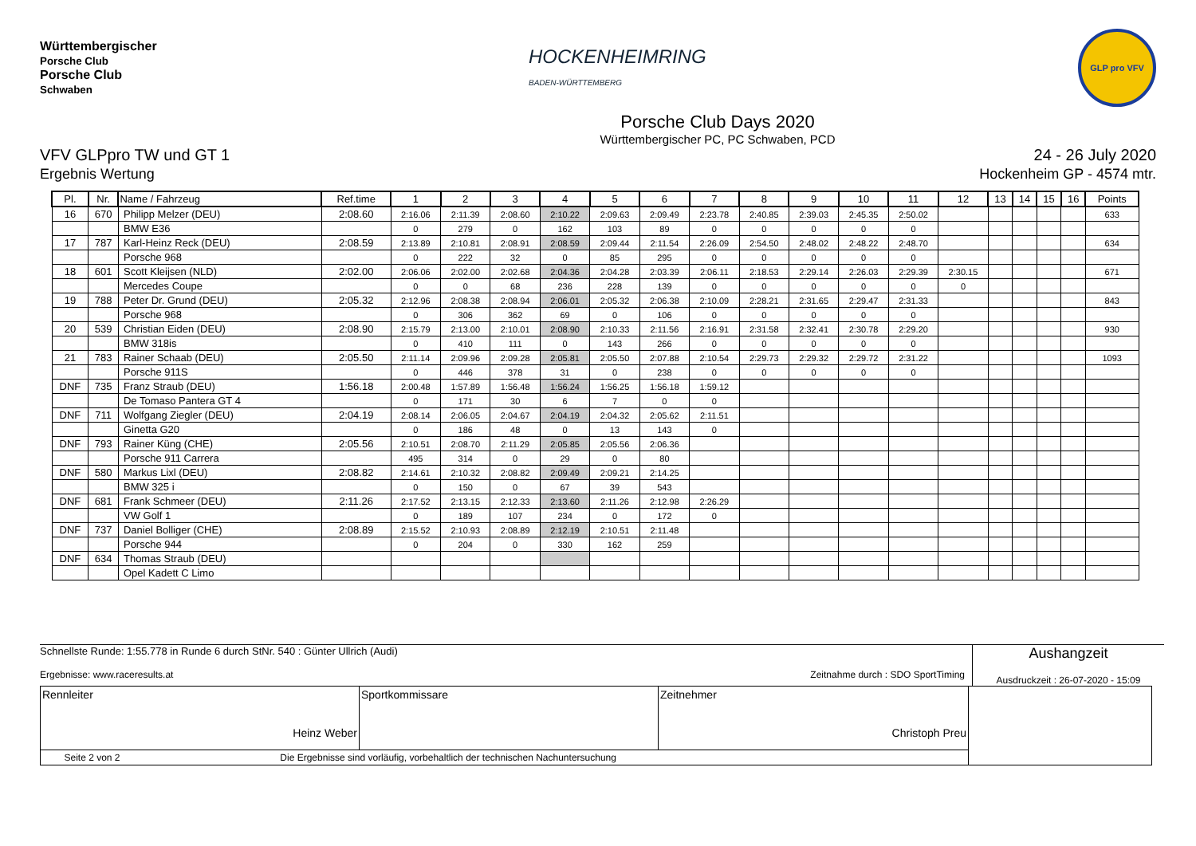Württembergischer
Porsche Club
Porsche Club
Schwaben
HOCKENHEIMRING
BADEN-WÜRTTEMBERG
GLP pro VFV
Porsche Club Days 2020
Württembergischer PC, PC Schwaben, PCD
VFV GLPpro TW und GT 1
Ergebnis Wertung
24 - 26 July 2020
Hockenheim GP - 4574 mtr.
| Pl. | Nr. | Name / Fahrzeug | Ref.time | 1 | 2 | 3 | 4 | 5 | 6 | 7 | 8 | 9 | 10 | 11 | 12 | 13 | 14 | 15 | 16 | Points |
| --- | --- | --- | --- | --- | --- | --- | --- | --- | --- | --- | --- | --- | --- | --- | --- | --- | --- | --- | --- | --- |
| 16 | 670 | Philipp Melzer (DEU) | 2:08.60 | 2:16.06 | 2:11.39 | 2:08.60 | 2:10.22 | 2:09.63 | 2:09.49 | 2:23.78 | 2:40.85 | 2:39.03 | 2:45.35 | 2:50.02 | | | | | | 633 |
| | | BMW E36 | | 0 | 279 | 0 | 162 | 103 | 89 | 0 | 0 | 0 | 0 | 0 | | | | | | |
| 17 | 787 | Karl-Heinz Reck (DEU) | 2:08.59 | 2:13.89 | 2:10.81 | 2:08.91 | 2:08.59 | 2:09.44 | 2:11.54 | 2:26.09 | 2:54.50 | 2:48.02 | 2:48.22 | 2:48.70 | | | | | | 634 |
| | | Porsche 968 | | 0 | 222 | 32 | 0 | 85 | 295 | 0 | 0 | 0 | 0 | 0 | | | | | | |
| 18 | 601 | Scott Kleijsen (NLD) | 2:02.00 | 2:06.06 | 2:02.00 | 2:02.68 | 2:04.36 | 2:04.28 | 2:03.39 | 2:06.11 | 2:18.53 | 2:29.14 | 2:26.03 | 2:29.39 | 2:30.15 | | | | | 671 |
| | | Mercedes Coupe | | 0 | 0 | 68 | 236 | 228 | 139 | 0 | 0 | 0 | 0 | 0 | 0 | | | | | |
| 19 | 788 | Peter Dr. Grund (DEU) | 2:05.32 | 2:12.96 | 2:08.38 | 2:08.94 | 2:06.01 | 2:05.32 | 2:06.38 | 2:10.09 | 2:28.21 | 2:31.65 | 2:29.47 | 2:31.33 | | | | | | 843 |
| | | Porsche 968 | | 0 | 306 | 362 | 69 | 0 | 106 | 0 | 0 | 0 | 0 | 0 | | | | | | |
| 20 | 539 | Christian Eiden (DEU) | 2:08.90 | 2:15.79 | 2:13.00 | 2:10.01 | 2:08.90 | 2:10.33 | 2:11.56 | 2:16.91 | 2:31.58 | 2:32.41 | 2:30.78 | 2:29.20 | | | | | | 930 |
| | | BMW 318is | | 0 | 410 | 111 | 0 | 143 | 266 | 0 | 0 | 0 | 0 | 0 | | | | | | |
| 21 | 783 | Rainer Schaab (DEU) | 2:05.50 | 2:11.14 | 2:09.96 | 2:09.28 | 2:05.81 | 2:05.50 | 2:07.88 | 2:10.54 | 2:29.73 | 2:29.32 | 2:29.72 | 2:31.22 | | | | | | 1093 |
| | | Porsche 911S | | 0 | 446 | 378 | 31 | 0 | 238 | 0 | 0 | 0 | 0 | 0 | | | | | | |
| DNF | 735 | Franz Straub (DEU) | 1:56.18 | 2:00.48 | 1:57.89 | 1:56.48 | 1:56.24 | 1:56.25 | 1:56.18 | 1:59.12 | | | | | | | | | | |
| | | De Tomaso Pantera GT 4 | | 0 | 171 | 30 | 6 | 7 | 0 | 0 | | | | | | | | | | |
| DNF | 711 | Wolfgang Ziegler (DEU) | 2:04.19 | 2:08.14 | 2:06.05 | 2:04.67 | 2:04.19 | 2:04.32 | 2:05.62 | 2:11.51 | | | | | | | | | | |
| | | Ginetta G20 | | 0 | 186 | 48 | 0 | 13 | 143 | 0 | | | | | | | | | | |
| DNF | 793 | Rainer Küng (CHE) | 2:05.56 | 2:10.51 | 2:08.70 | 2:11.29 | 2:05.85 | 2:05.56 | 2:06.36 | | | | | | | | | | | |
| | | Porsche 911 Carrera | | 495 | 314 | 0 | 29 | 0 | 80 | | | | | | | | | | | |
| DNF | 580 | Markus Lixl (DEU) | 2:08.82 | 2:14.61 | 2:10.32 | 2:08.82 | 2:09.49 | 2:09.21 | 2:14.25 | | | | | | | | | | | |
| | | BMW 325 i | | 0 | 150 | 0 | 67 | 39 | 543 | | | | | | | | | | | |
| DNF | 681 | Frank Schmeer (DEU) | 2:11.26 | 2:17.52 | 2:13.15 | 2:12.33 | 2:13.60 | 2:11.26 | 2:12.98 | 2:26.29 | | | | | | | | | | |
| | | VW Golf 1 | | 0 | 189 | 107 | 234 | 0 | 172 | 0 | | | | | | | | | | |
| DNF | 737 | Daniel Bolliger (CHE) | 2:08.89 | 2:15.52 | 2:10.93 | 2:08.89 | 2:12.19 | 2:10.51 | 2:11.48 | | | | | | | | | | | |
| | | Porsche 944 | | 0 | 204 | 0 | 330 | 162 | 259 | | | | | | | | | | | |
| DNF | 634 | Thomas Straub (DEU) | | | | | | | | | | | | | | | | | | |
| | | Opel Kadett C Limo | | | | | | | | | | | | | | | | | | |
Schnellste Runde: 1:55.778 in Runde 6 durch StNr. 540 : Günter Ullrich (Audi)
Ergebnisse: www.raceresults.at Zeitnahme durch : SDO SportTiming
Aushangzeit
Ausdruckzeit : 26-07-2020 - 15:09
| Rennleiter Heinz Weber | Sportkommissare | Zeitnehmer Christoph Preu | |
| Seite 2 von 2 Die Ergebnisse sind vorläufig, vorbehaltlich der technischen Nachuntersuchung | | | |